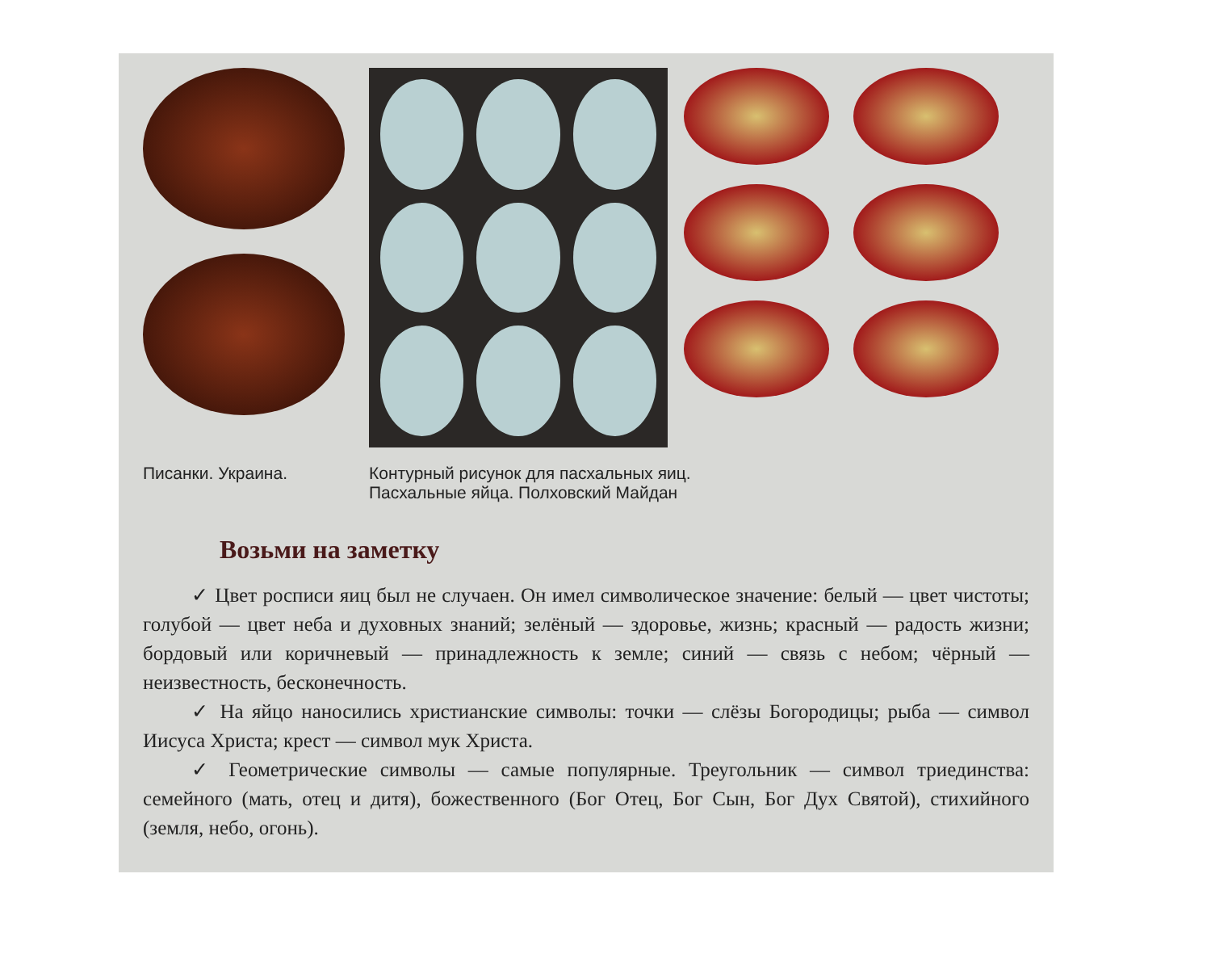Писанки. Украина. Контурный рисунок для пасхальных яиц.
Пасхальные яйца. Полховский Майдан
Возьми на заметку
✓ Цвет росписи яиц был не случаен. Он имел символическое значение: белый — цвет чистоты; голубой — цвет неба и духовных знаний; зелёный — здоровье, жизнь; красный — радость жизни; бордовый или коричневый — принадлежность к земле; синий — связь с небом; чёрный — неизвестность, бесконечность.
✓ На яйцо наносились христианские символы: точки — слёзы Богородицы; рыба — символ Иисуса Христа; крест — символ мук Христа.
✓ Геометрические символы — самые популярные. Треугольник — символ триединства: семейного (мать, отец и дитя), божественного (Бог Отец, Бог Сын, Бог Дух Святой), стихийного (земля, небо, огонь).